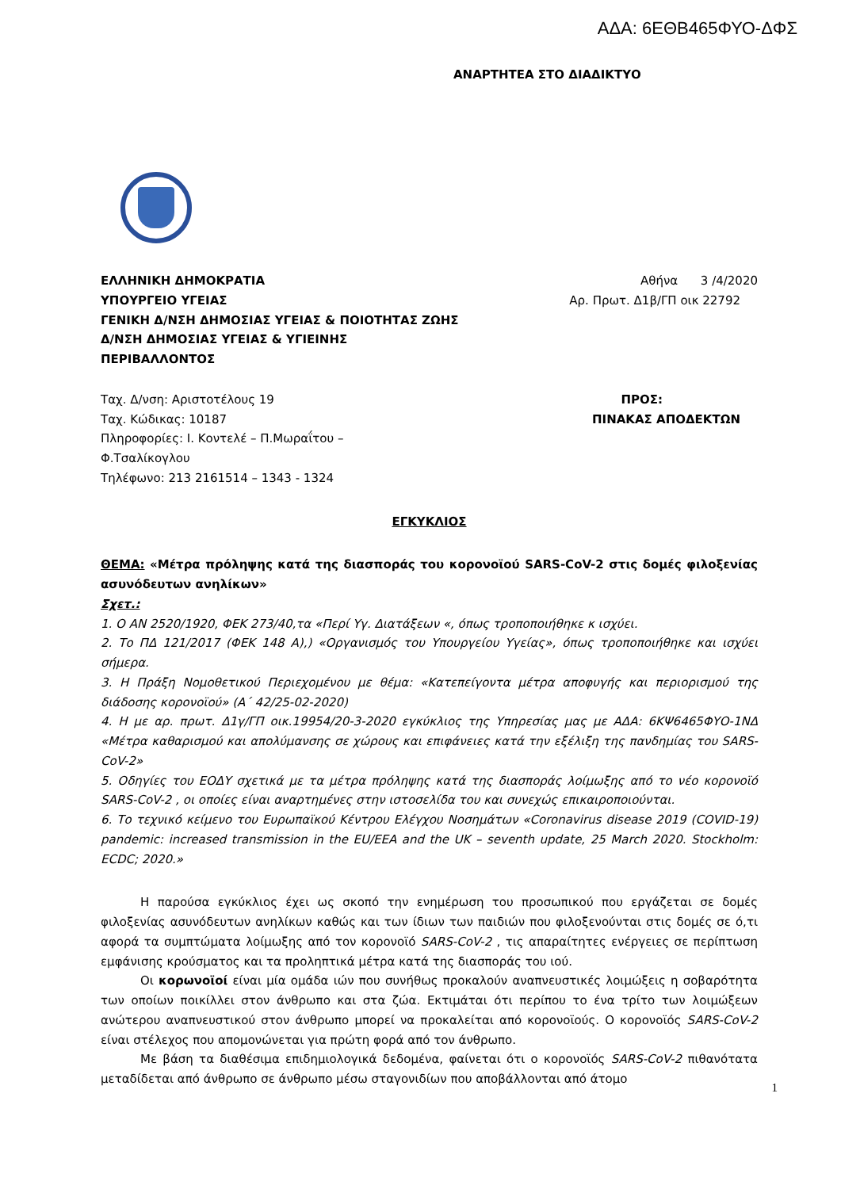ΑΔΑ: 6ΕΘΒ465ΦΥΟ-ΔΦΣ
ΑΝΑΡΤΗΤΕΑ ΣΤΟ ΔΙΑΔΙΚΤΥΟ
ΕΛΛΗΝΙΚΗ ΔΗΜΟΚΡΑΤΙΑ Αθήνα 3 /4/2020
ΥΠΟΥΡΓΕΙΟ ΥΓΕΙΑΣ Αρ. Πρωτ. Δ1β/ΓΠ οικ 22792
ΓΕΝΙΚΗ Δ/ΝΣΗ ΔΗΜΟΣΙΑΣ ΥΓΕΙΑΣ & ΠΟΙΟΤΗΤΑΣ ΖΩΗΣ
Δ/ΝΣΗ ΔΗΜΟΣΙΑΣ ΥΓΕΙΑΣ & ΥΓΙΕΙΝΗΣ
ΠΕΡΙΒΑΛΛΟΝΤΟΣ
Ταχ. Δ/νση: Αριστοτέλους 19 ΠΡΟΣ:
Ταχ. Κώδικας: 10187 ΠΙΝΑΚΑΣ ΑΠΟΔΕΚΤΩΝ
Πληροφορίες: Ι. Κοντελέ – Π.Μωραΐτου –
Φ.Τσαλίκογλου
Τηλέφωνο: 213 2161514 – 1343 - 1324
ΕΓΚΥΚΛΙΟΣ
ΘΕΜΑ: «Μέτρα πρόληψης κατά της διασποράς του κορονοϊού SARS-CoV-2 στις δομές φιλοξενίας ασυνόδευτων ανηλίκων»
Σχετ.:
1. Ο ΑΝ 2520/1920, ΦΕΚ 273/40,τα «Περί Υγ. Διατάξεων «, όπως τροποποιήθηκε κ ισχύει.
2. Το ΠΔ 121/2017 (ΦΕΚ 148 Α),) «Οργανισμός του Υπουργείου Υγείας», όπως τροποποιήθηκε και ισχύει σήμερα.
3. Η Πράξη Νομοθετικού Περιεχομένου με θέμα: «Κατεπείγοντα μέτρα αποφυγής και περιορισμού της διάδοσης κορονοϊού» (Α΄ 42/25-02-2020)
4. Η με αρ. πρωτ. Δ1γ/ΓΠ οικ.19954/20-3-2020 εγκύκλιος της Υπηρεσίας μας με ΑΔΑ: 6ΚΨ6465ΦΥΟ-1ΝΔ «Μέτρα καθαρισμού και απολύμανσης σε χώρους και επιφάνειες κατά την εξέλιξη της πανδημίας του SARS-CoV-2»
5. Οδηγίες του ΕΟΔΥ σχετικά με τα μέτρα πρόληψης κατά της διασποράς λοίμωξης από το νέο κορονοϊό SARS-CoV-2 , οι οποίες είναι αναρτημένες στην ιστοσελίδα του και συνεχώς επικαιροποιούνται.
6. Το τεχνικό κείμενο του Ευρωπαϊκού Κέντρου Ελέγχου Νοσημάτων «Coronavirus disease 2019 (COVID-19) pandemic: increased transmission in the EU/EEA and the UK – seventh update, 25 March 2020. Stockholm: ECDC; 2020.»
Η παρούσα εγκύκλιος έχει ως σκοπό την ενημέρωση του προσωπικού που εργάζεται σε δομές φιλοξενίας ασυνόδευτων ανηλίκων καθώς και των ίδιων των παιδιών που φιλοξενούνται στις δομές σε ό,τι αφορά τα συμπτώματα λοίμωξης από τον κορονοϊό SARS-CoV-2 , τις απαραίτητες ενέργειες σε περίπτωση εμφάνισης κρούσματος και τα προληπτικά μέτρα κατά της διασποράς του ιού.
Οι κορωνοϊοί είναι μία ομάδα ιών που συνήθως προκαλούν αναπνευστικές λοιμώξεις η σοβαρότητα των οποίων ποικίλλει στον άνθρωπο και στα ζώα. Εκτιμάται ότι περίπου το ένα τρίτο των λοιμώξεων ανώτερου αναπνευστικού στον άνθρωπο μπορεί να προκαλείται από κορονοϊούς. Ο κορονοϊός SARS-CoV-2 είναι στέλεχος που απομονώνεται για πρώτη φορά από τον άνθρωπο.
Με βάση τα διαθέσιμα επιδημιολογικά δεδομένα, φαίνεται ότι ο κορονοϊός SARS-CoV-2 πιθανότατα μεταδίδεται από άνθρωπο σε άνθρωπο μέσω σταγονιδίων που αποβάλλονται από άτομο
1